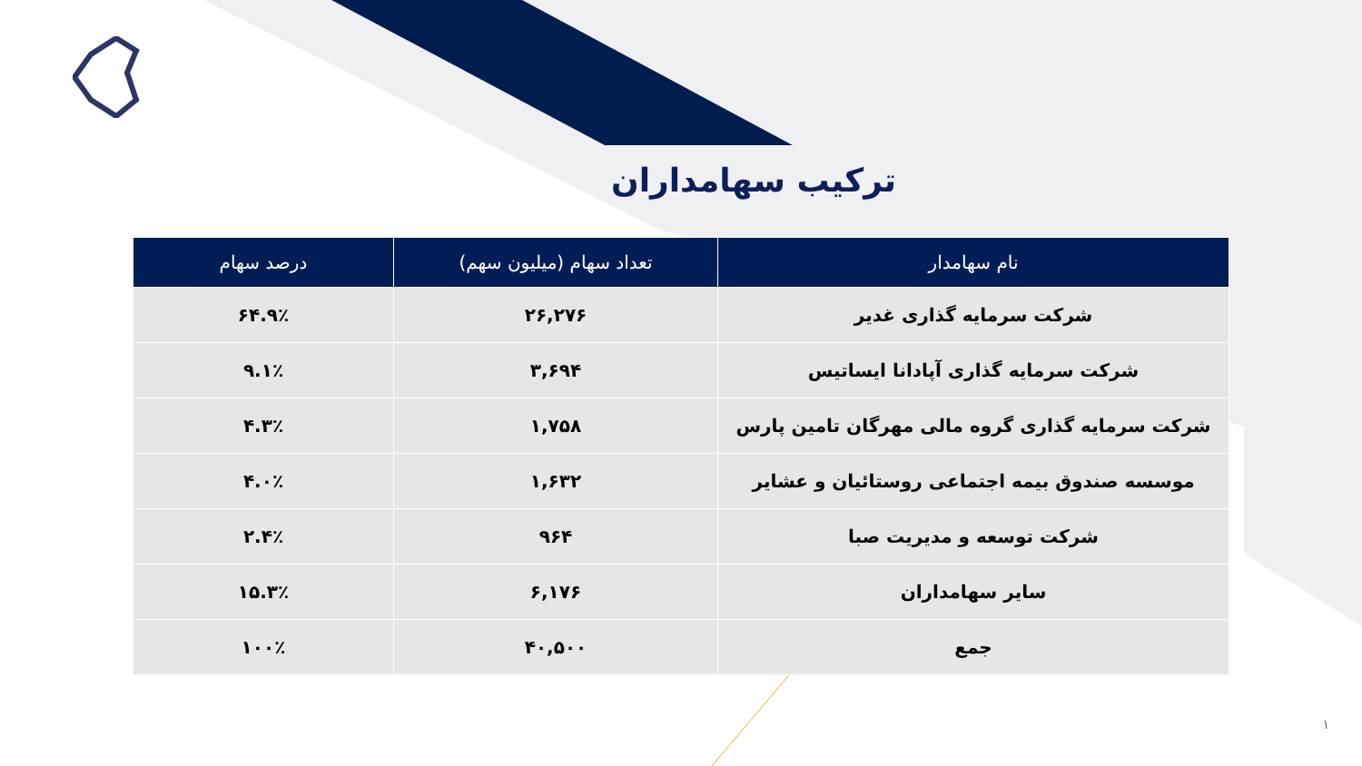ترکیب سهامداران
| نام سهامدار | تعداد سهام (میلیون سهم) | درصد سهام |
| --- | --- | --- |
| شرکت سرمایه گذاری غدیر | ۲۶,۲۷۶ | ۶۴.۹٪ |
| شرکت سرمایه گذاری آپادانا ایساتیس | ۳,۶۹۴ | ۹.۱٪ |
| شرکت سرمایه گذاری گروه مالی مهرگان تامین پارس | ۱,۷۵۸ | ۴.۳٪ |
| موسسه صندوق بیمه اجتماعی روستائیان و عشایر | ۱,۶۳۲ | ۴.۰٪ |
| شرکت توسعه و مدیریت صبا | ۹۶۴ | ۲.۴٪ |
| سایر سهامداران | ۶,۱۷۶ | ۱۵.۳٪ |
| جمع | ۴۰,۵۰۰ | ۱۰۰٪ |
۱